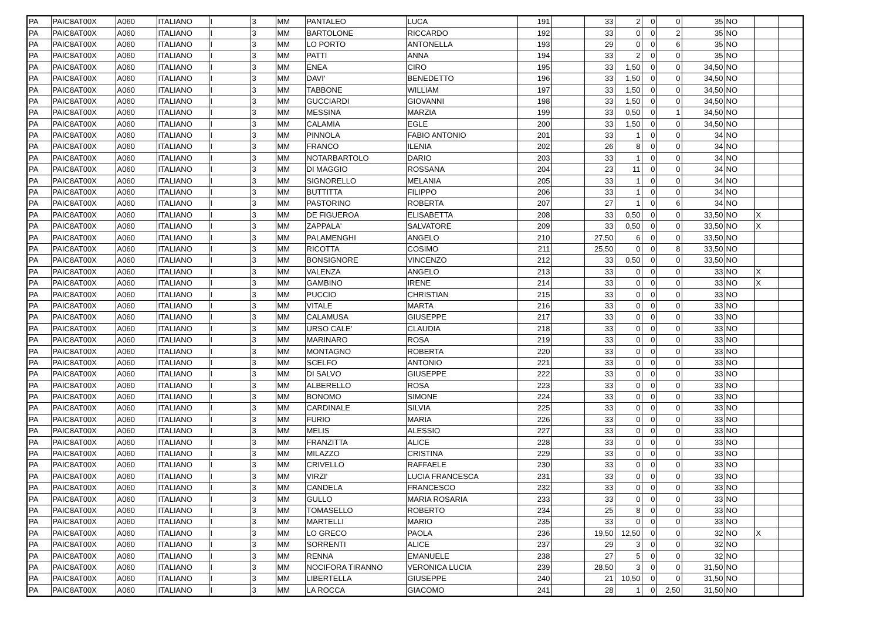| PA | PAIC8AT00X | A060 | ITALIANO | I | 3 | MM | PANTALEO | LUCA | 191 | | 33 | 2 | 0 | 0 | 35 | NO | | |
| PA | PAIC8AT00X | A060 | ITALIANO | I | 3 | MM | BARTOLONE | RICCARDO | 192 | | 33 | 0 | 0 | 2 | 35 | NO | | |
| PA | PAIC8AT00X | A060 | ITALIANO | I | 3 | MM | LO PORTO | ANTONELLA | 193 | | 29 | 0 | 0 | 6 | 35 | NO | | |
| PA | PAIC8AT00X | A060 | ITALIANO | I | 3 | MM | PATTI | ANNA | 194 | | 33 | 2 | 0 | 0 | 35 | NO | | |
| PA | PAIC8AT00X | A060 | ITALIANO | I | 3 | MM | ENEA | CIRO | 195 | | 33 | 1,50 | 0 | 0 | 34,50 | NO | | |
| PA | PAIC8AT00X | A060 | ITALIANO | I | 3 | MM | DAVI' | BENEDETTO | 196 | | 33 | 1,50 | 0 | 0 | 34,50 | NO | | |
| PA | PAIC8AT00X | A060 | ITALIANO | I | 3 | MM | TABBONE | WILLIAM | 197 | | 33 | 1,50 | 0 | 0 | 34,50 | NO | | |
| PA | PAIC8AT00X | A060 | ITALIANO | I | 3 | MM | GUCCIARDI | GIOVANNI | 198 | | 33 | 1,50 | 0 | 0 | 34,50 | NO | | |
| PA | PAIC8AT00X | A060 | ITALIANO | I | 3 | MM | MESSINA | MARZIA | 199 | | 33 | 0,50 | 0 | 1 | 34,50 | NO | | |
| PA | PAIC8AT00X | A060 | ITALIANO | I | 3 | MM | CALAMIA | EGLE | 200 | | 33 | 1,50 | 0 | 0 | 34,50 | NO | | |
| PA | PAIC8AT00X | A060 | ITALIANO | I | 3 | MM | PINNOLA | FABIO ANTONIO | 201 | | 33 | 1 | 0 | 0 | 34 | NO | | |
| PA | PAIC8AT00X | A060 | ITALIANO | I | 3 | MM | FRANCO | ILENIA | 202 | | 26 | 8 | 0 | 0 | 34 | NO | | |
| PA | PAIC8AT00X | A060 | ITALIANO | I | 3 | MM | NOTARBARTOLO | DARIO | 203 | | 33 | 1 | 0 | 0 | 34 | NO | | |
| PA | PAIC8AT00X | A060 | ITALIANO | I | 3 | MM | DI MAGGIO | ROSSANA | 204 | | 23 | 11 | 0 | 0 | 34 | NO | | |
| PA | PAIC8AT00X | A060 | ITALIANO | I | 3 | MM | SIGNORELLO | MELANIA | 205 | | 33 | 1 | 0 | 0 | 34 | NO | | |
| PA | PAIC8AT00X | A060 | ITALIANO | I | 3 | MM | BUTTITTA | FILIPPO | 206 | | 33 | 1 | 0 | 0 | 34 | NO | | |
| PA | PAIC8AT00X | A060 | ITALIANO | I | 3 | MM | PASTORINO | ROBERTA | 207 | | 27 | 1 | 0 | 6 | 34 | NO | | |
| PA | PAIC8AT00X | A060 | ITALIANO | I | 3 | MM | DE FIGUEROA | ELISABETTA | 208 | | 33 | 0,50 | 0 | 0 | 33,50 | NO | X | |
| PA | PAIC8AT00X | A060 | ITALIANO | I | 3 | MM | ZAPPALA' | SALVATORE | 209 | | 33 | 0,50 | 0 | 0 | 33,50 | NO | X | |
| PA | PAIC8AT00X | A060 | ITALIANO | I | 3 | MM | PALAMENGHI | ANGELO | 210 | | 27,50 | 6 | 0 | 0 | 33,50 | NO | | |
| PA | PAIC8AT00X | A060 | ITALIANO | I | 3 | MM | RICOTTA | COSIMO | 211 | | 25,50 | 0 | 0 | 8 | 33,50 | NO | | |
| PA | PAIC8AT00X | A060 | ITALIANO | I | 3 | MM | BONSIGNORE | VINCENZO | 212 | | 33 | 0,50 | 0 | 0 | 33,50 | NO | | |
| PA | PAIC8AT00X | A060 | ITALIANO | I | 3 | MM | VALENZA | ANGELO | 213 | | 33 | 0 | 0 | 0 | 33 | NO | X | |
| PA | PAIC8AT00X | A060 | ITALIANO | I | 3 | MM | GAMBINO | IRENE | 214 | | 33 | 0 | 0 | 0 | 33 | NO | X | |
| PA | PAIC8AT00X | A060 | ITALIANO | I | 3 | MM | PUCCIO | CHRISTIAN | 215 | | 33 | 0 | 0 | 0 | 33 | NO | | |
| PA | PAIC8AT00X | A060 | ITALIANO | I | 3 | MM | VITALE | MARTA | 216 | | 33 | 0 | 0 | 0 | 33 | NO | | |
| PA | PAIC8AT00X | A060 | ITALIANO | I | 3 | MM | CALAMUSA | GIUSEPPE | 217 | | 33 | 0 | 0 | 0 | 33 | NO | | |
| PA | PAIC8AT00X | A060 | ITALIANO | I | 3 | MM | URSO CALE' | CLAUDIA | 218 | | 33 | 0 | 0 | 0 | 33 | NO | | |
| PA | PAIC8AT00X | A060 | ITALIANO | I | 3 | MM | MARINARO | ROSA | 219 | | 33 | 0 | 0 | 0 | 33 | NO | | |
| PA | PAIC8AT00X | A060 | ITALIANO | I | 3 | MM | MONTAGNO | ROBERTA | 220 | | 33 | 0 | 0 | 0 | 33 | NO | | |
| PA | PAIC8AT00X | A060 | ITALIANO | I | 3 | MM | SCELFO | ANTONIO | 221 | | 33 | 0 | 0 | 0 | 33 | NO | | |
| PA | PAIC8AT00X | A060 | ITALIANO | I | 3 | MM | DI SALVO | GIUSEPPE | 222 | | 33 | 0 | 0 | 0 | 33 | NO | | |
| PA | PAIC8AT00X | A060 | ITALIANO | I | 3 | MM | ALBERELLO | ROSA | 223 | | 33 | 0 | 0 | 0 | 33 | NO | | |
| PA | PAIC8AT00X | A060 | ITALIANO | I | 3 | MM | BONOMO | SIMONE | 224 | | 33 | 0 | 0 | 0 | 33 | NO | | |
| PA | PAIC8AT00X | A060 | ITALIANO | I | 3 | MM | CARDINALE | SILVIA | 225 | | 33 | 0 | 0 | 0 | 33 | NO | | |
| PA | PAIC8AT00X | A060 | ITALIANO | I | 3 | MM | FURIO | MARIA | 226 | | 33 | 0 | 0 | 0 | 33 | NO | | |
| PA | PAIC8AT00X | A060 | ITALIANO | I | 3 | MM | MELIS | ALESSIO | 227 | | 33 | 0 | 0 | 0 | 33 | NO | | |
| PA | PAIC8AT00X | A060 | ITALIANO | I | 3 | MM | FRANZITTA | ALICE | 228 | | 33 | 0 | 0 | 0 | 33 | NO | | |
| PA | PAIC8AT00X | A060 | ITALIANO | I | 3 | MM | MILAZZO | CRISTINA | 229 | | 33 | 0 | 0 | 0 | 33 | NO | | |
| PA | PAIC8AT00X | A060 | ITALIANO | I | 3 | MM | CRIVELLO | RAFFAELE | 230 | | 33 | 0 | 0 | 0 | 33 | NO | | |
| PA | PAIC8AT00X | A060 | ITALIANO | I | 3 | MM | VIRZI' | LUCIA FRANCESCA | 231 | | 33 | 0 | 0 | 0 | 33 | NO | | |
| PA | PAIC8AT00X | A060 | ITALIANO | I | 3 | MM | CANDELA | FRANCESCO | 232 | | 33 | 0 | 0 | 0 | 33 | NO | | |
| PA | PAIC8AT00X | A060 | ITALIANO | I | 3 | MM | GULLO | MARIA ROSARIA | 233 | | 33 | 0 | 0 | 0 | 33 | NO | | |
| PA | PAIC8AT00X | A060 | ITALIANO | I | 3 | MM | TOMASELLO | ROBERTO | 234 | | 25 | 8 | 0 | 0 | 33 | NO | | |
| PA | PAIC8AT00X | A060 | ITALIANO | I | 3 | MM | MARTELLI | MARIO | 235 | | 33 | 0 | 0 | 0 | 33 | NO | | |
| PA | PAIC8AT00X | A060 | ITALIANO | I | 3 | MM | LO GRECO | PAOLA | 236 | | 19,50 | 12,50 | 0 | 0 | 32 | NO | X | |
| PA | PAIC8AT00X | A060 | ITALIANO | I | 3 | MM | SORRENTI | ALICE | 237 | | 29 | 3 | 0 | 0 | 32 | NO | | |
| PA | PAIC8AT00X | A060 | ITALIANO | I | 3 | MM | RENNA | EMANUELE | 238 | | 27 | 5 | 0 | 0 | 32 | NO | | |
| PA | PAIC8AT00X | A060 | ITALIANO | I | 3 | MM | NOCIFORA TIRANNO | VERONICA LUCIA | 239 | | 28,50 | 3 | 0 | 0 | 31,50 | NO | | |
| PA | PAIC8AT00X | A060 | ITALIANO | I | 3 | MM | LIBERTELLA | GIUSEPPE | 240 | | 21 | 10,50 | 0 | 0 | 31,50 | NO | | |
| PA | PAIC8AT00X | A060 | ITALIANO | I | 3 | MM | LA ROCCA | GIACOMO | 241 | | 28 | 1 | 0 | 2,50 | 31,50 | NO | | |